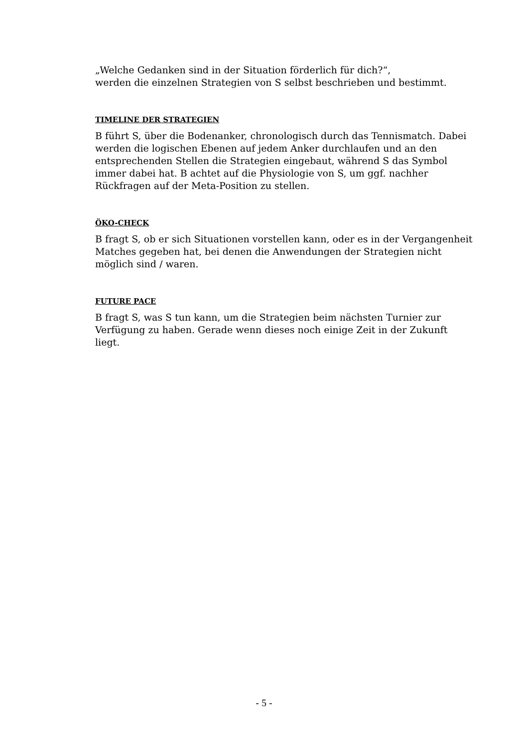„Welche Gedanken sind in der Situation förderlich für dich?“,
werden die einzelnen Strategien von S selbst beschrieben und bestimmt.
TIMELINE DER STRATEGIEN
B führt S, über die Bodenanker, chronologisch durch das Tennismatch. Dabei werden die logischen Ebenen auf jedem Anker durchlaufen und an den entsprechenden Stellen die Strategien eingebaut, während S das Symbol immer dabei hat. B achtet auf die Physiologie von S, um ggf. nachher Rückfragen auf der Meta-Position zu stellen.
ÖKO-CHECK
B fragt S, ob er sich Situationen vorstellen kann, oder es in der Vergangenheit Matches gegeben hat, bei denen die Anwendungen der Strategien nicht möglich sind / waren.
FUTURE PACE
B fragt S, was S tun kann, um die Strategien beim nächsten Turnier zur Verfügung zu haben. Gerade wenn dieses noch einige Zeit in der Zukunft liegt.
- 5 -